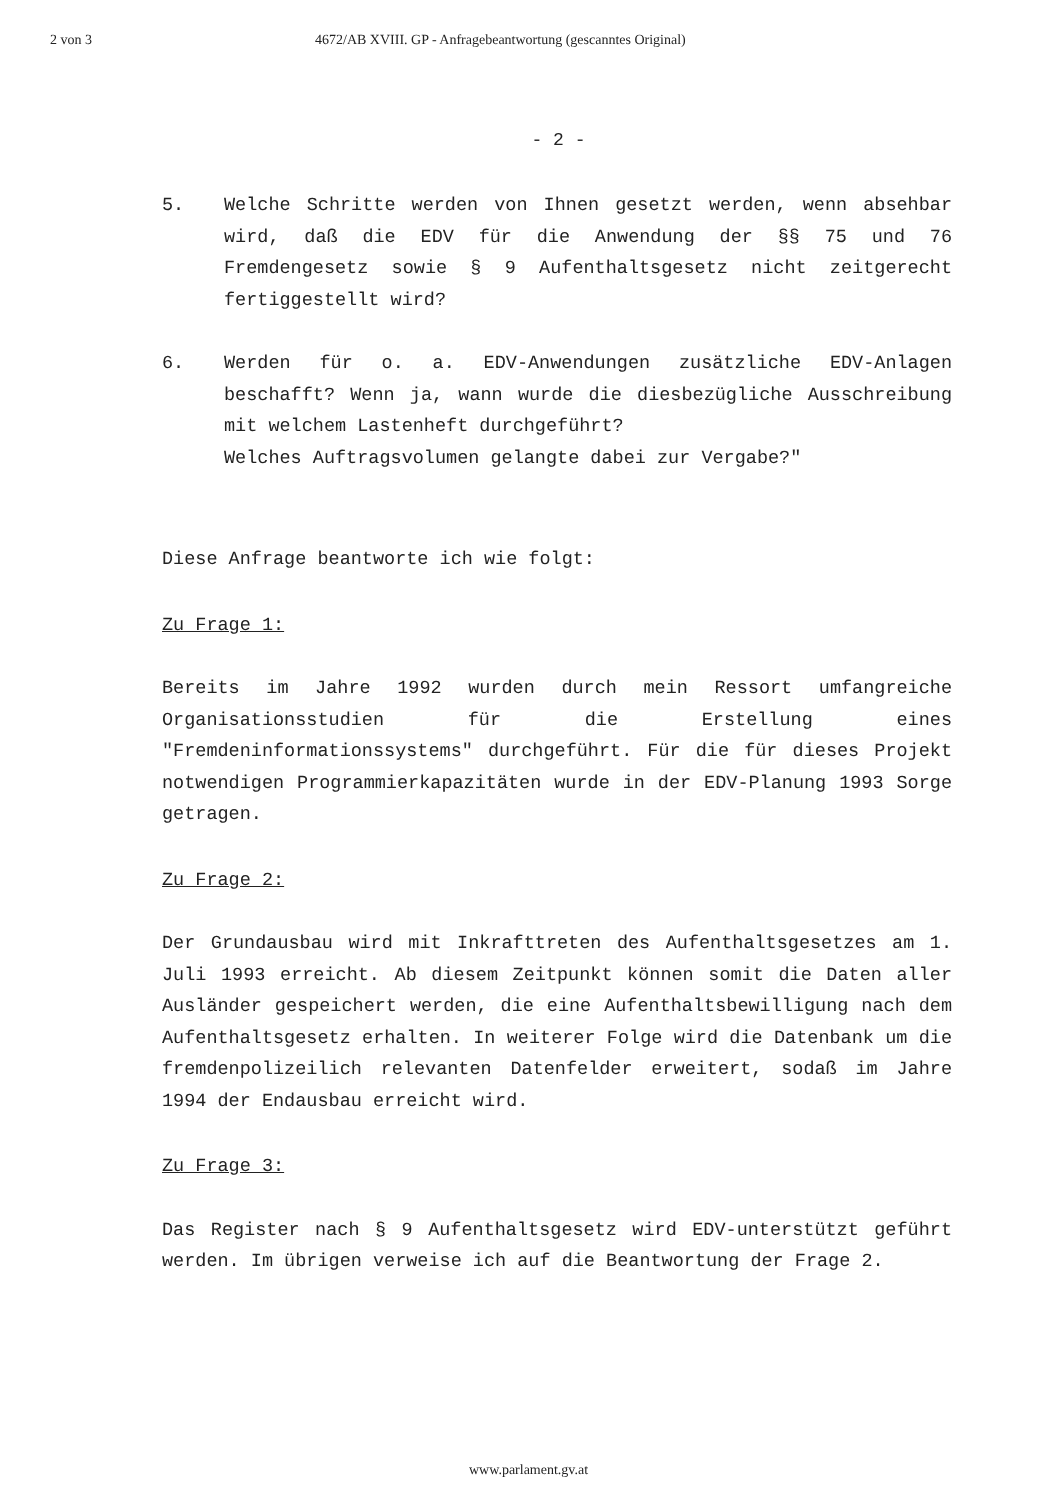2 von 3 4672/AB XVIII. GP - Anfragebeantwortung (gescanntes Original)
- 2 -
5. Welche Schritte werden von Ihnen gesetzt werden, wenn absehbar wird, daß die EDV für die Anwendung der §§ 75 und 76 Fremdengesetz sowie § 9 Aufenthaltsgesetz nicht zeitgerecht fertiggestellt wird?
6. Werden für o. a. EDV-Anwendungen zusätzliche EDV-Anlagen beschafft? Wenn ja, wann wurde die diesbezügliche Ausschreibung mit welchem Lastenheft durchgeführt?
Welches Auftragsvolumen gelangte dabei zur Vergabe?"
Diese Anfrage beantworte ich wie folgt:
Zu Frage 1:
Bereits im Jahre 1992 wurden durch mein Ressort umfangreiche Organisationsstudien für die Erstellung eines "Fremdeninformationssystems" durchgeführt. Für die für dieses Projekt notwendigen Programmierkapazitäten wurde in der EDV-Planung 1993 Sorge getragen.
Zu Frage 2:
Der Grundausbau wird mit Inkrafttreten des Aufenthaltsgesetzes am 1. Juli 1993 erreicht. Ab diesem Zeitpunkt können somit die Daten aller Ausländer gespeichert werden, die eine Aufenthaltsbewilligung nach dem Aufenthaltsgesetz erhalten. In weiterer Folge wird die Datenbank um die fremdenpolizeilich relevanten Datenfelder erweitert, sodaß im Jahre 1994 der Endausbau erreicht wird.
Zu Frage 3:
Das Register nach § 9 Aufenthaltsgesetz wird EDV-unterstützt geführt werden. Im übrigen verweise ich auf die Beantwortung der Frage 2.
www.parlament.gv.at